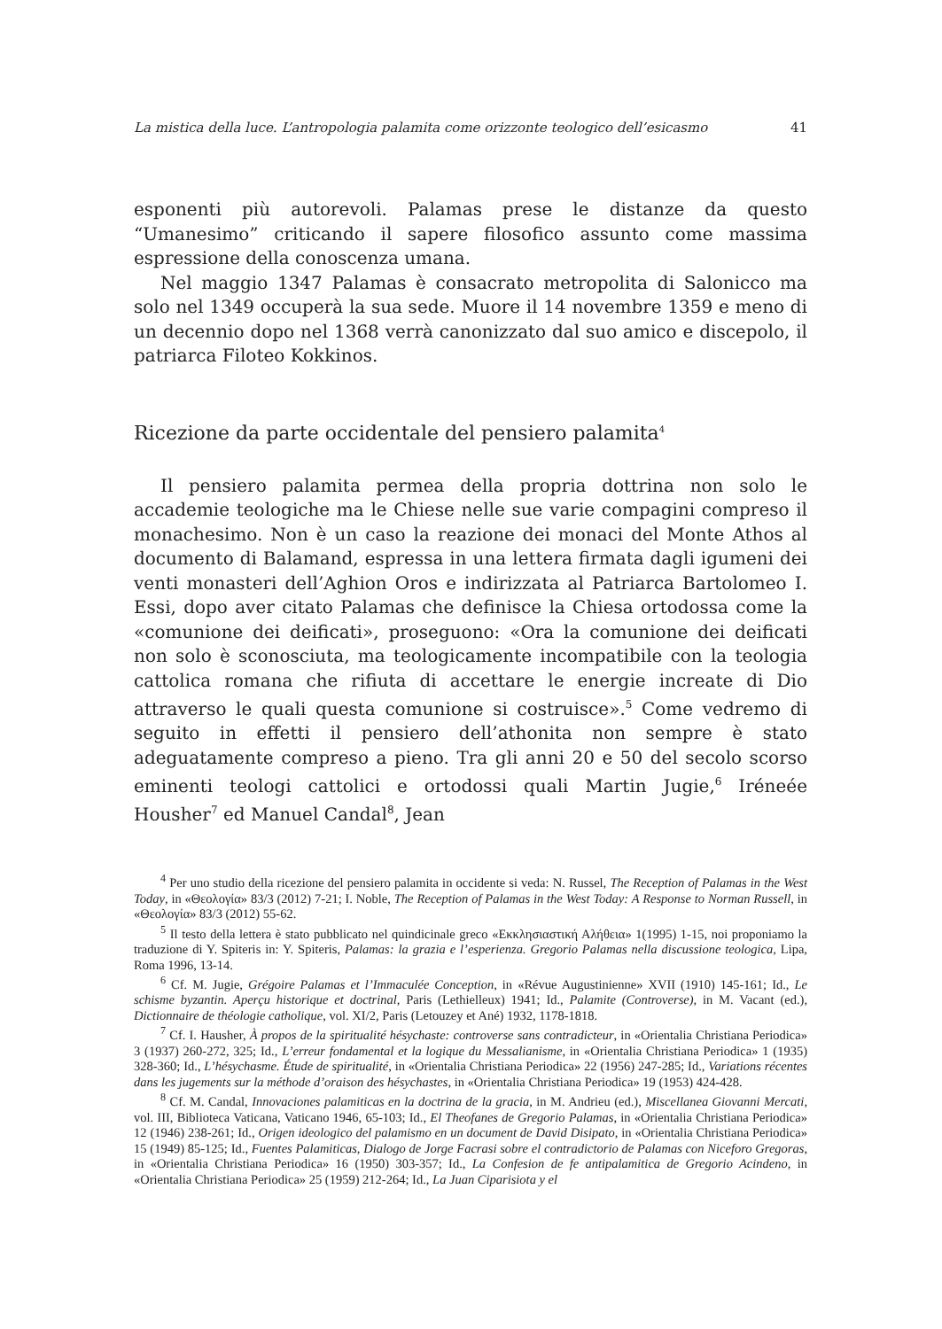La mistica della luce. L’antropologia palamita come orizzonte teologico dell’esicasmo 41
esponenti più autorevoli. Palamas prese le distanze da questo “Umanesimo” criticando il sapere filosofico assunto come massima espressione della conoscenza umana.
Nel maggio 1347 Palamas è consacrato metropolita di Salonicco ma solo nel 1349 occuperà la sua sede. Muore il 14 novembre 1359 e meno di un decennio dopo nel 1368 verrà canonizzato dal suo amico e discepolo, il patriarca Filoteo Kokkinos.
Ricezione da parte occidentale del pensiero palamita<sup>4</sup>
Il pensiero palamita permea della propria dottrina non solo le accademie teologiche ma le Chiese nelle sue varie compagini compreso il monachesimo. Non è un caso la reazione dei monaci del Monte Athos al documento di Balamand, espressa in una lettera firmata dagli igumeni dei venti monasteri dell’Aghion Oros e indirizzata al Patriarca Bartolomeo I. Essi, dopo aver citato Palamas che definisce la Chiesa ortodossa come la «comunione dei deificati», proseguono: «Ora la comunione dei deificati non solo è sconosciuta, ma teologicamente incompatibile con la teologia cattolica romana che rifiuta di accettare le energie increate di Dio attraverso le quali questa comunione si costruisce».<sup>5</sup> Come vedremo di seguito in effetti il pensiero dell’athonita non sempre è stato adeguatamente compreso a pieno. Tra gli anni 20 e 50 del secolo scorso eminenti teologi cattolici e ortodossi quali Martin Jugie,<sup>6</sup> Iréneée Housher<sup>7</sup> ed Manuel Candal<sup>8</sup>, Jean
<sup>4</sup> Per uno studio della ricezione del pensiero palamita in occidente si veda: N. Russel, The Reception of Palamas in the West Today, in «Θεολογία» 83/3 (2012) 7-21; I. Noble, The Reception of Palamas in the West Today: A Response to Norman Russell, in «Θεολογία» 83/3 (2012) 55-62.
<sup>5</sup> Il testo della lettera è stato pubblicato nel quindicinale greco «Εκκλησιαστική Αλήθεια» 1(1995) 1-15, noi proponiamo la traduzione di Y. Spiteris in: Y. Spiteris, Palamas: la grazia e l’esperienza. Gregorio Palamas nella discussione teologica, Lipa, Roma 1996, 13-14.
<sup>6</sup> Cf. M. Jugie, Grégoire Palamas et l’Immaculée Conception, in «Révue Augustinienne» XVII (1910) 145-161; Id., Le schisme byzantin. Aperçu historique et doctrinal, Paris (Lethielleux) 1941; Id., Palamite (Controverse), in M. Vacant (ed.), Dictionnaire de théologie catholique, vol. XI/2, Paris (Letouzey et Ané) 1932, 1178-1818.
<sup>7</sup> Cf. I. Hausher, À propos de la spiritualité hésychaste: controverse sans contradicteur, in «Orientalia Christiana Periodica» 3 (1937) 260-272, 325; Id., L’erreur fondamental et la logique du Messalianisme, in «Orientalia Christiana Periodica» 1 (1935) 328-360; Id., L’hésychasme. Étude de spiritualité, in «Orientalia Christiana Periodica» 22 (1956) 247-285; Id., Variations récentes dans les jugements sur la méthode d’oraison des hésychastes, in «Orientalia Christiana Periodica» 19 (1953) 424-428.
<sup>8</sup> Cf. M. Candal, Innovaciones palamiticas en la doctrina de la gracia, in M. Andrieu (ed.), Miscellanea Giovanni Mercati, vol. III, Biblioteca Vaticana, Vaticano 1946, 65-103; Id., El Theofanes de Gregorio Palamas, in «Orientalia Christiana Periodica» 12 (1946) 238-261; Id., Origen ideologico del palamismo en un document de David Disipato, in «Orientalia Christiana Periodica» 15 (1949) 85-125; Id., Fuentes Palamiticas, Dialogo de Jorge Facrasi sobre el contradictorio de Palamas con Niceforo Gregoras, in «Orientalia Christiana Periodica» 16 (1950) 303-357; Id., La Confesion de fe antipalamitica de Gregorio Acindeno, in «Orientalia Christiana Periodica» 25 (1959) 212-264; Id., La Juan Ciparisiota y el